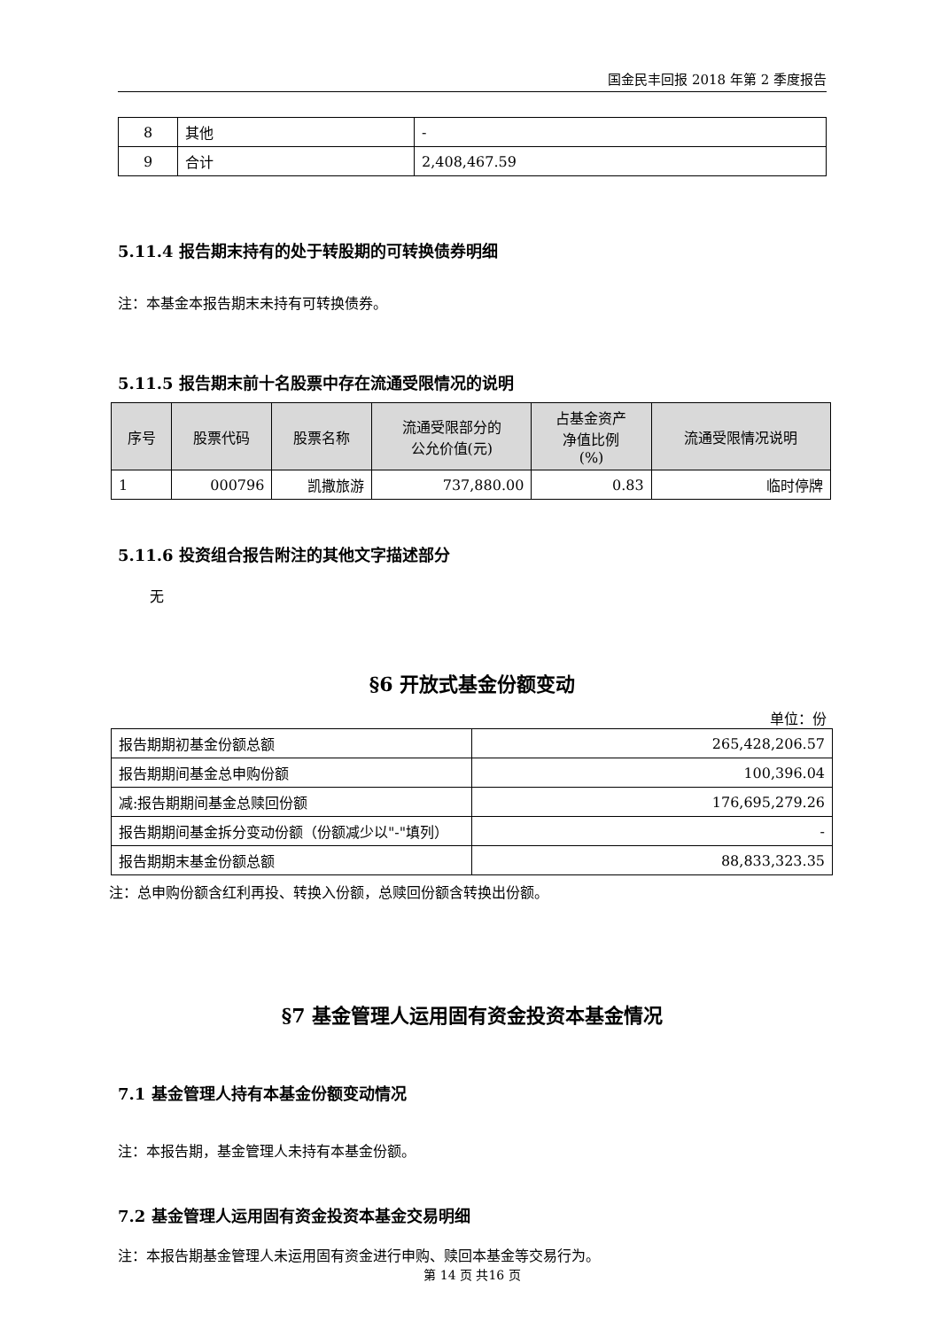国金民丰回报 2018 年第 2 季度报告
| 8 | 其他 | - |
| 9 | 合计 | 2,408,467.59 |
5.11.4 报告期末持有的处于转股期的可转换债券明细
注：本基金本报告期末未持有可转换债券。
5.11.5 报告期末前十名股票中存在流通受限情况的说明
| 序号 | 股票代码 | 股票名称 | 流通受限部分的 公允价值(元) | 占基金资产 净值比例 (%) | 流通受限情况说明 |
| --- | --- | --- | --- | --- | --- |
| 1 | 000796 | 凯撒旅游 | 737,880.00 | 0.83 | 临时停牌 |
5.11.6 投资组合报告附注的其他文字描述部分
无
§6 开放式基金份额变动
单位：份
| 报告期期初基金份额总额 | 265,428,206.57 |
| 报告期期间基金总申购份额 | 100,396.04 |
| 减:报告期期间基金总赎回份额 | 176,695,279.26 |
| 报告期期间基金拆分变动份额（份额减少以"-"填列） | - |
| 报告期期末基金份额总额 | 88,833,323.35 |
注：总申购份额含红利再投、转换入份额，总赎回份额含转换出份额。
§7 基金管理人运用固有资金投资本基金情况
7.1 基金管理人持有本基金份额变动情况
注：本报告期，基金管理人未持有本基金份额。
7.2 基金管理人运用固有资金投资本基金交易明细
注：本报告期基金管理人未运用固有资金进行申购、赎回本基金等交易行为。
第 14 页 共16 页